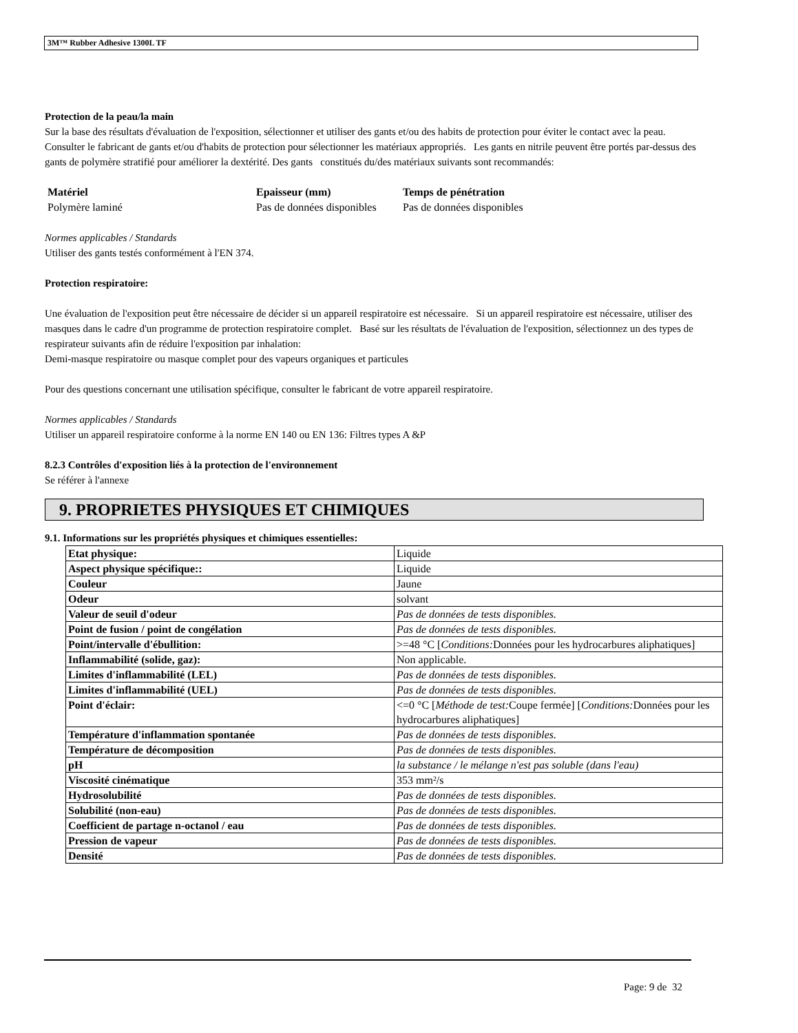3M™ Rubber Adhesive 1300L TF
Protection de la peau/la main
Sur la base des résultats d'évaluation de l'exposition, sélectionner et utiliser des gants et/ou des habits de protection pour éviter le contact avec la peau. Consulter le fabricant de gants et/ou d'habits de protection pour sélectionner les matériaux appropriés. Les gants en nitrile peuvent être portés par-dessus des gants de polymère stratifié pour améliorer la dextérité. Des gants constitués du/des matériaux suivants sont recommandés:
| Matériel | Epaisseur (mm) | Temps de pénétration |
| --- | --- | --- |
| Polymère laminé | Pas de données disponibles | Pas de données disponibles |
Normes applicables / Standards
Utiliser des gants testés conformément à l'EN 374.
Protection respiratoire:
Une évaluation de l'exposition peut être nécessaire de décider si un appareil respiratoire est nécessaire. Si un appareil respiratoire est nécessaire, utiliser des masques dans le cadre d'un programme de protection respiratoire complet. Basé sur les résultats de l'évaluation de l'exposition, sélectionnez un des types de respirateur suivants afin de réduire l'exposition par inhalation:
Demi-masque respiratoire ou masque complet pour des vapeurs organiques et particules
Pour des questions concernant une utilisation spécifique, consulter le fabricant de votre appareil respiratoire.
Normes applicables / Standards
Utiliser un appareil respiratoire conforme à la norme EN 140 ou EN 136: Filtres types A &P
8.2.3 Contrôles d'exposition liés à la protection de l'environnement
Se référer à l'annexe
9. PROPRIETES PHYSIQUES ET CHIMIQUES
9.1. Informations sur les propriétés physiques et chimiques essentielles:
| Etat physique: | Liquide |
| Aspect physique spécifique:: | Liquide |
| Couleur | Jaune |
| Odeur | solvant |
| Valeur de seuil d'odeur | Pas de données de tests disponibles. |
| Point de fusion / point de congélation | Pas de données de tests disponibles. |
| Point/intervalle d'ébullition: | >=48 °C [ Conditions: Données pour les hydrocarbures aliphatiques] |
| Inflammabilité (solide, gaz): | Non applicable. |
| Limites d'inflammabilité (LEL) | Pas de données de tests disponibles. |
| Limites d'inflammabilité (UEL) | Pas de données de tests disponibles. |
| Point d'éclair: | <=0 °C [ Méthode de test: Coupe fermée] [ Conditions: Données pour les hydrocarbures aliphatiques] |
| Température d'inflammation spontanée | Pas de données de tests disponibles. |
| Température de décomposition | Pas de données de tests disponibles. |
| pH | la substance / le mélange n'est pas soluble (dans l'eau) |
| Viscosité cinématique | 353 mm²/s |
| Hydrosolubilité | Pas de données de tests disponibles. |
| Solubilité (non-eau) | Pas de données de tests disponibles. |
| Coefficient de partage n-octanol / eau | Pas de données de tests disponibles. |
| Pression de vapeur | Pas de données de tests disponibles. |
| Densité | Pas de données de tests disponibles. |
Page: 9 de 32